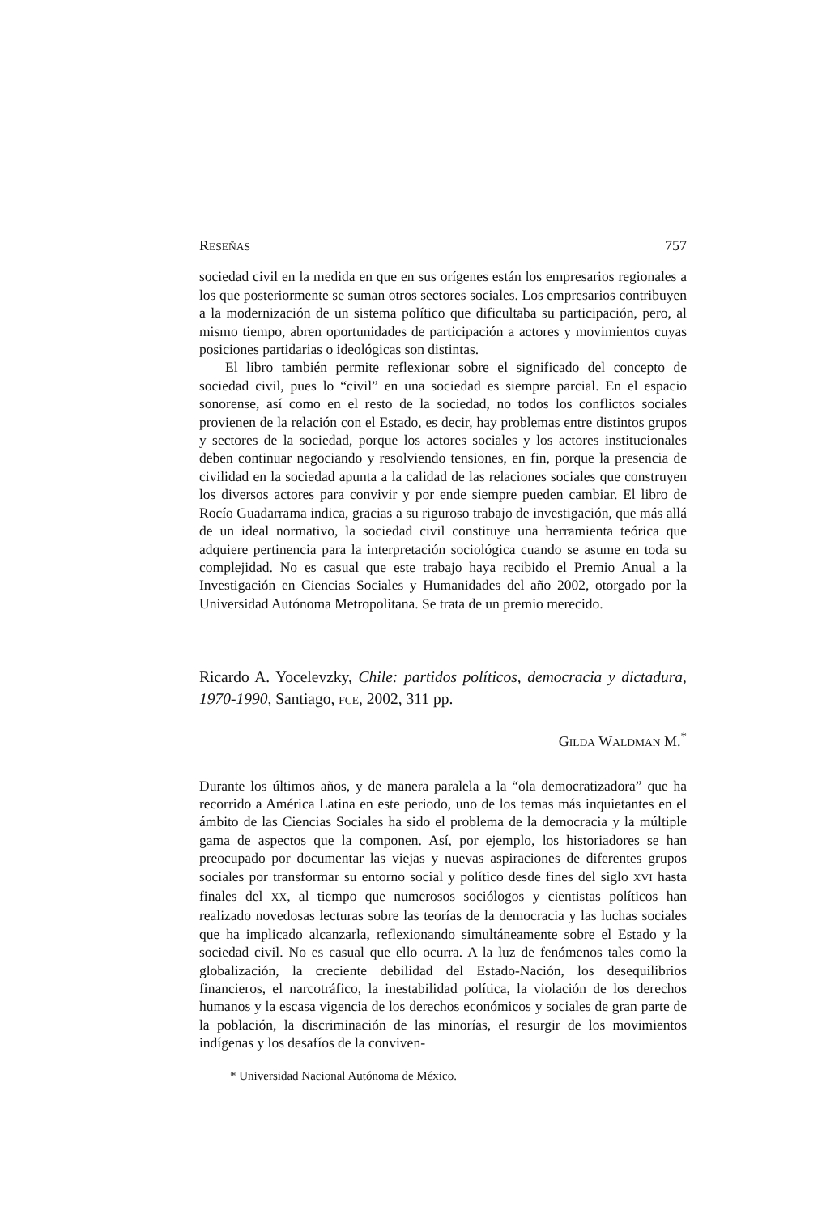RESEÑAS 757
sociedad civil en la medida en que en sus orígenes están los empresarios regionales a los que posteriormente se suman otros sectores sociales. Los empresarios contribuyen a la modernización de un sistema político que dificultaba su participación, pero, al mismo tiempo, abren oportunidades de participación a actores y movimientos cuyas posiciones partidarias o ideológicas son distintas.
El libro también permite reflexionar sobre el significado del concepto de sociedad civil, pues lo “civil” en una sociedad es siempre parcial. En el espacio sonorense, así como en el resto de la sociedad, no todos los conflictos sociales provienen de la relación con el Estado, es decir, hay problemas entre distintos grupos y sectores de la sociedad, porque los actores sociales y los actores institucionales deben continuar negociando y resolviendo tensiones, en fin, porque la presencia de civilidad en la sociedad apunta a la calidad de las relaciones sociales que construyen los diversos actores para convivir y por ende siempre pueden cambiar. El libro de Rocío Guadarrama indica, gracias a su riguroso trabajo de investigación, que más allá de un ideal normativo, la sociedad civil constituye una herramienta teórica que adquiere pertinencia para la interpretación sociológica cuando se asume en toda su complejidad. No es casual que este trabajo haya recibido el Premio Anual a la Investigación en Ciencias Sociales y Humanidades del año 2002, otorgado por la Universidad Autónoma Metropolitana. Se trata de un premio merecido.
Ricardo A. Yocelevzky, Chile: partidos políticos, democracia y dictadura, 1970-1990, Santiago, FCE, 2002, 311 pp.
GILDA WALDMAN M.<sup>*</sup>
Durante los últimos años, y de manera paralela a la “ola democratizadora” que ha recorrido a América Latina en este periodo, uno de los temas más inquietantes en el ámbito de las Ciencias Sociales ha sido el problema de la democracia y la múltiple gama de aspectos que la componen. Así, por ejemplo, los historiadores se han preocupado por documentar las viejas y nuevas aspiraciones de diferentes grupos sociales por transformar su entorno social y político desde fines del siglo XVI hasta finales del XX, al tiempo que numerosos sociólogos y cientistas políticos han realizado novedosas lecturas sobre las teorías de la democracia y las luchas sociales que ha implicado alcanzarla, reflexionando simultáneamente sobre el Estado y la sociedad civil. No es casual que ello ocurra. A la luz de fenómenos tales como la globalización, la creciente debilidad del Estado-Nación, los desequilibrios financieros, el narcotráfico, la inestabilidad política, la violación de los derechos humanos y la escasa vigencia de los derechos económicos y sociales de gran parte de la población, la discriminación de las minorías, el resurgir de los movimientos indígenas y los desafíos de la conviven-
* Universidad Nacional Autónoma de México.